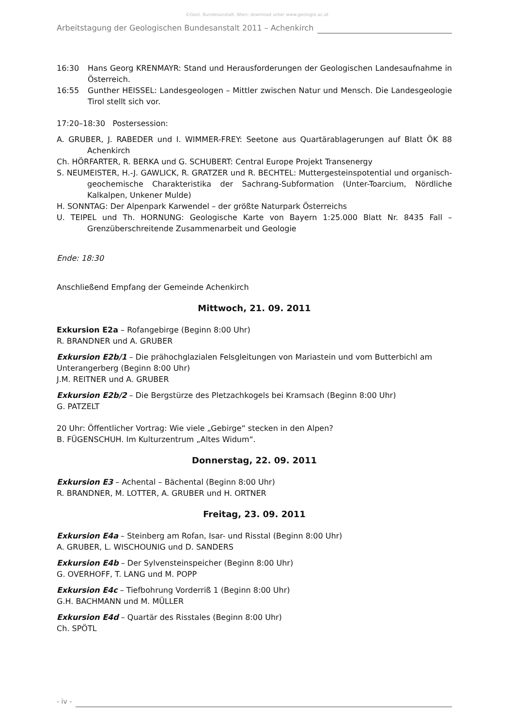©Geol. Bundesanstalt, Wien; download unter www.geologie.ac.at
Arbeitstagung der Geologischen Bundesanstalt 2011 – Achenkirch
16:30 Hans Georg KRENMAYR: Stand und Herausforderungen der Geologischen Landesaufnahme in Österreich.
16:55 Gunther HEISSEL: Landesgeologen – Mittler zwischen Natur und Mensch. Die Landesgeologie Tirol stellt sich vor.
17:20–18:30 Postersession:
A. GRUBER, J. RABEDER und I. WIMMER-FREY: Seetone aus Quartärablagerungen auf Blatt ÖK 88 Achenkirch
Ch. HÖRFARTER, R. BERKA und G. SCHUBERT: Central Europe Projekt Transenergy
S. NEUMEISTER, H.-J. GAWLICK, R. GRATZER und R. BECHTEL: Muttergesteinspotential und organisch-geochemische Charakteristika der Sachrang-Subformation (Unter-Toarcium, Nördliche Kalkalpen, Unkener Mulde)
H. SONNTAG: Der Alpenpark Karwendel – der größte Naturpark Österreichs
U. TEIPEL und Th. HORNUNG: Geologische Karte von Bayern 1:25.000 Blatt Nr. 8435 Fall – Grenzüberschreitende Zusammenarbeit und Geologie
Ende: 18:30
Anschließend Empfang der Gemeinde Achenkirch
Mittwoch, 21. 09. 2011
Exkursion E2a – Rofangebirge (Beginn 8:00 Uhr)
R. BRANDNER und A. GRUBER
Exkursion E2b/1 – Die prähochglazialen Felsgleitungen von Mariastein und vom Butterbichl am Unterangerberg (Beginn 8:00 Uhr)
J.M. REITNER und A. GRUBER
Exkursion E2b/2 – Die Bergstürze des Pletzachkogels bei Kramsach (Beginn 8:00 Uhr)
G. PATZELT
20 Uhr: Öffentlicher Vortrag: Wie viele „Gebirge“ stecken in den Alpen?
B. FÜGENSCHUH. Im Kulturzentrum „Altes Widum“.
Donnerstag, 22. 09. 2011
Exkursion E3 – Achental – Bächental (Beginn 8:00 Uhr)
R. BRANDNER, M. LOTTER, A. GRUBER und H. ORTNER
Freitag, 23. 09. 2011
Exkursion E4a – Steinberg am Rofan, Isar- und Risstal (Beginn 8:00 Uhr)
A. GRUBER, L. WISCHOUNIG und D. SANDERS
Exkursion E4b – Der Sylvensteinspeicher (Beginn 8:00 Uhr)
G. OVERHOFF, T. LANG und M. POPP
Exkursion E4c – Tiefbohrung Vorderriß 1 (Beginn 8:00 Uhr)
G.H. BACHMANN und M. MÜLLER
Exkursion E4d – Quartär des Risstales (Beginn 8:00 Uhr)
Ch. SPÖTL
- iv -